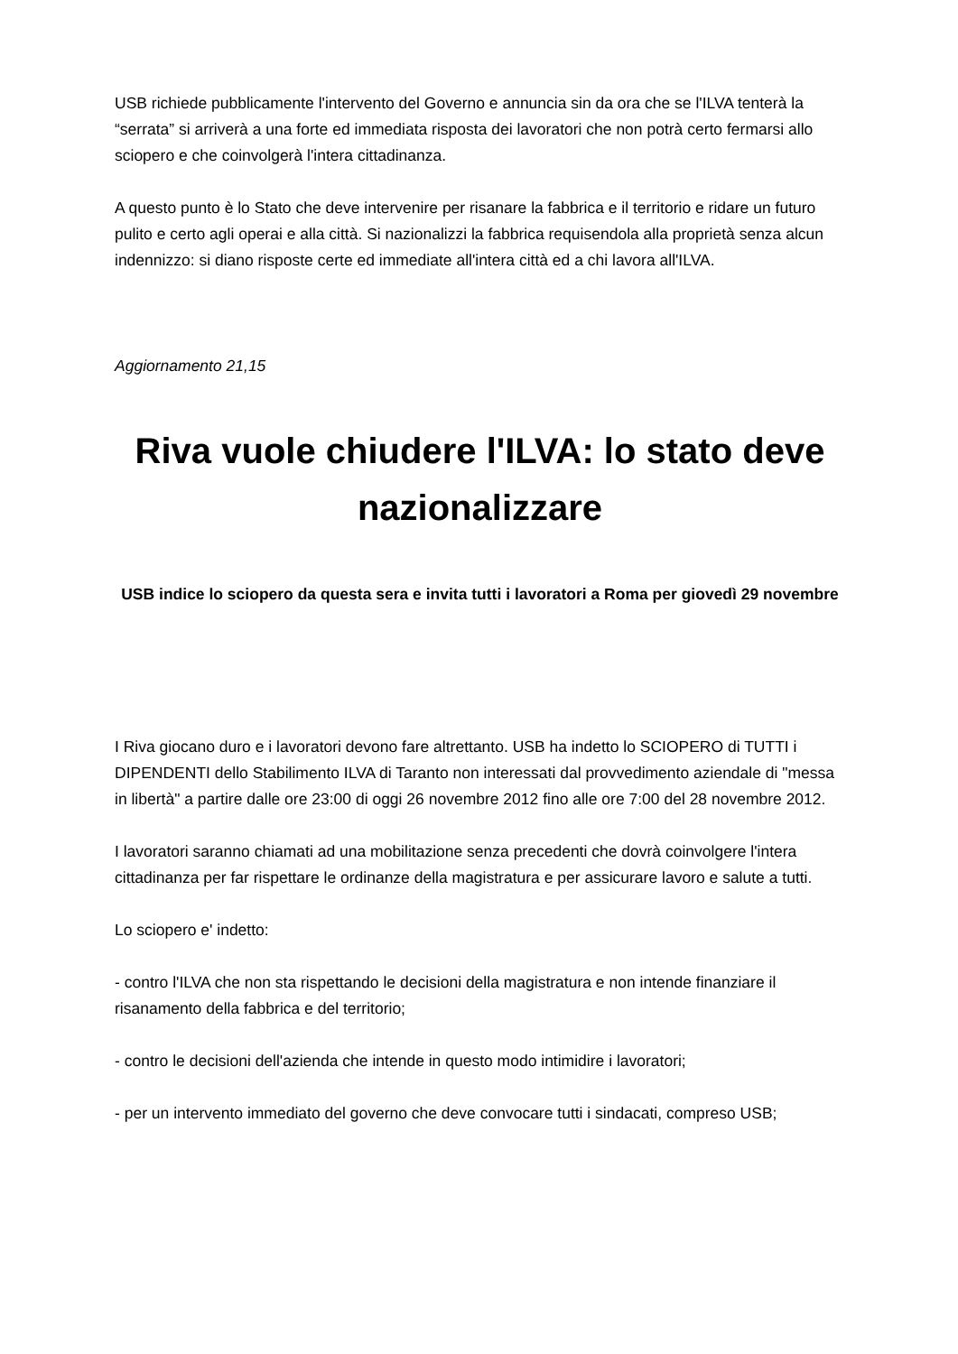USB richiede pubblicamente l'intervento del Governo e annuncia sin da ora che se l'ILVA tenterà la “serrata” si arriverà a una forte ed immediata risposta dei lavoratori che non potrà certo fermarsi allo sciopero e che coinvolgerà l'intera cittadinanza.
A questo punto è lo Stato che deve intervenire per risanare la fabbrica e il territorio e ridare un futuro pulito e certo agli operai e alla città. Si nazionalizzi la fabbrica requisendola alla proprietà senza alcun indennizzo: si diano risposte certe ed immediate all'intera città ed a chi lavora all'ILVA.
Aggiornamento 21,15
Riva vuole chiudere l'ILVA: lo stato deve nazionalizzare
USB indice lo sciopero da questa sera e invita tutti i lavoratori a Roma per giovedì 29 novembre
I Riva giocano duro e i lavoratori devono fare altrettanto. USB ha indetto lo SCIOPERO di TUTTI i DIPENDENTI dello Stabilimento ILVA di Taranto non interessati dal provvedimento aziendale di "messa in libertà" a partire dalle ore 23:00 di oggi 26 novembre 2012 fino alle ore 7:00 del 28 novembre 2012.
I lavoratori saranno chiamati ad una mobilitazione senza precedenti che dovrà coinvolgere l'intera cittadinanza per far rispettare le ordinanze della magistratura e per assicurare lavoro e salute a tutti.
Lo sciopero e' indetto:
- contro l'ILVA che non sta rispettando le decisioni della magistratura e non intende finanziare il risanamento della fabbrica e del territorio;
- contro le decisioni dell'azienda che intende in questo modo intimidire i lavoratori;
- per un intervento immediato del governo che deve convocare tutti i sindacati, compreso USB;